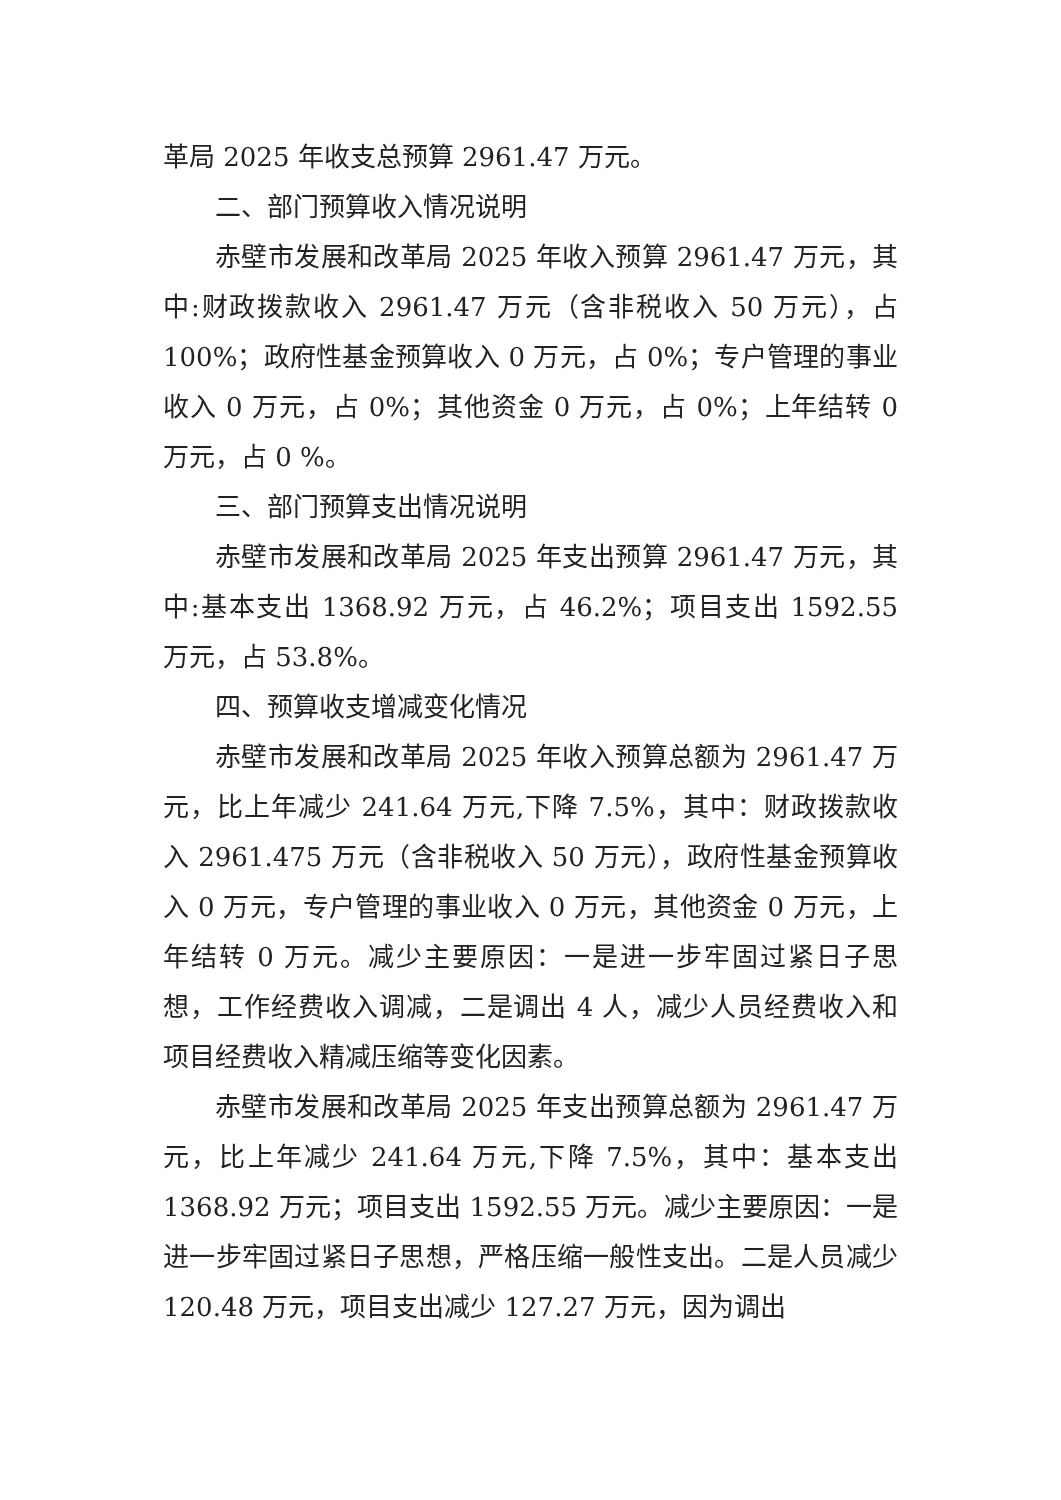革局 2025 年收支总预算 2961.47 万元。
二、部门预算收入情况说明
赤壁市发展和改革局 2025 年收入预算 2961.47 万元，其中:财政拨款收入 2961.47 万元（含非税收入 50 万元），占 100%；政府性基金预算收入 0 万元，占 0%；专户管理的事业收入 0 万元，占 0%；其他资金 0 万元，占 0%；上年结转 0 万元，占 0 %。
三、部门预算支出情况说明
赤壁市发展和改革局 2025 年支出预算 2961.47 万元，其中:基本支出 1368.92 万元，占 46.2%；项目支出 1592.55 万元，占 53.8%。
四、预算收支增减变化情况
赤壁市发展和改革局 2025 年收入预算总额为 2961.47 万元，比上年减少 241.64 万元,下降 7.5%，其中：财政拨款收入 2961.475 万元（含非税收入 50 万元），政府性基金预算收入 0 万元，专户管理的事业收入 0 万元，其他资金 0 万元，上年结转 0 万元。减少主要原因：一是进一步牢固过紧日子思想，工作经费收入调减，二是调出 4 人，减少人员经费收入和项目经费收入精减压缩等变化因素。
赤壁市发展和改革局 2025 年支出预算总额为 2961.47 万元，比上年减少 241.64 万元,下降 7.5%，其中：基本支出 1368.92 万元；项目支出 1592.55 万元。减少主要原因：一是进一步牢固过紧日子思想，严格压缩一般性支出。二是人员减少 120.48 万元，项目支出减少 127.27 万元，因为调出